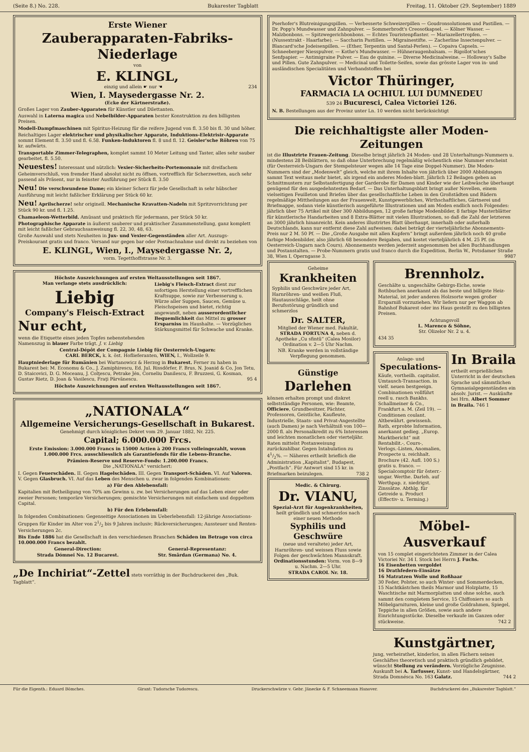(Seite 8.) No. 228. Bukarester Tagblatt Freitag, 11. Oktober (29. September) 1889
Erste Wiener
Zauberapparaten-Fabriks-Niederlage
von
E. KLINGL,
einzig und allein ☛ nur ☚ 234
Wien, I. Maysedergasse Nr. 2.
(Ecke der Kärtnerstraße).
Großes Lager von Zauber-Apparaten für Künstler und Dilettanten.
Auswahl in Laterna magica und Nebelbilder-Apparaten bester Konstruktion zu den billigsten Preisen.
Modell-Dampfmaschinen mit Spiritus-Heizung für die reifere Jugend von fl. 3.50 bis fl. 30 und höher.
Reichaltiges Lager elektrischer und physikalischer Apparate, Induktions-Elektrisir-Apparate sommt Element fl. 3.50 und fl. 6.58. Funken-Induktoren fl. 8 und fl. 12. Geisler'sche Röhren von 75 kr. aufwärts.
Transportable Zimmer-Telegraphen, komplet sammt 10 Meter Leitung und Taster, alles sehr sauber gearbeitet, fl. 5.50.
Neuestes! Interessant und nützlich: Vexier-Sicherheits-Portemonnaie mit dreifachem Geheimverschluß, von fremder Hand absolut nicht zu öffnen, vortrefflich für Scherzwetten, auch sehr passend als Präsent, nur in feinster Ausführung per Stück fl. 3.50
Neu! Die verschwundene Dame; ein kleiner Scherz für jede Gesellschaft in sehr hübscher Ausführung mit leicht faßlicher Erklärung per Stück 60 kr.
Neu! Aprilscherze! sehr originell. Mechanische Kravatten-Nadeln mit Spritzvorrichtung per Stück 90 kr. und fl. 1.25.
Chamaeleon-Wetterbild. Amüsant und praktisch für jedermann, per Stück 50 kr.
Photographische Apparate in äußerst sauberer und praktischer Zusammenstellung, ganz komplett mit leicht faßlicher Gebrauchsanweisung fl. 22, 30, 48, 63.
Große Auswahl und stets Neuheiten in Jux- und Vexier-Gegenständen aller Art. Auszugs-Preiskourant gratis und franco. Versand nur gegen bar oder Postnachnahme und direkt zu beziehen von
E. KLINGL, Wien, I., Maysedergasse Nr. 2,
vorm. Tegetthoffstrasse Nr. 3.
Höchste Auszeichnungen auf ersten Weltausstellungen seit 1867.
Man verlange stets ausdrücklich:
Liebig
Company's Fleisch-Extract
Nur echt,
wenn die Etiquette eines jeden Topfes nebenstehenden Namenszug in blauer Farbe trägt. J. v. Liebig
Liebig's Fleisch-Extract dient zur sofortigen Herstellung einer vortrefflichen Kraftsuppe, sowie zur Verbesserung u. Würze aller Suppen, Saucen, Gemüse u. Fleischspeisen und bietet, richtig angewandt, neben ausserordentlicher Bequemlichkeit das Mittel zu grosser Ersparniss im Haushalte. — Vorzügliches Stärkungsmittel für Schwache und Kranke.
Central-Dépôt der Compagnie Liebig für Oesterreich-Ungarn:
CARL BERCK, k. k. öst. Hoflieferanten, WIEN, I., Wollzeile 9.
Hauptniederlage für Rumänien bei Wartanowicz & Herzog in Bukarest. Ferner zu haben in Bukarest bei: M. Economu & Co., J. Zamiphirescu, Ed. Jul. Rissdörfer, F. Brus, N. Joanid & Co, Jon Tetu, D. Staicovici, D. G. Moceanu, J. Colţescu, Petrake Jén, Corneliu Danilescu, F. Bruzzesi, G. Kosman, Gustav Rietz, D. Joan & Vasilescu, Fraţi Pärvänescu. 95 4
Höchste Auszeichnungen auf ersten Weltausstellungen seit 1867.
„NATIONALA“
Allgemeine Versicherungs-Gesellschaft in Bukarest.
Genehmigt durch königliches Dekret vom 29. Januar 1882, Nr. 225.
Capital; 6.000.000 Frcs.
Erste Emission: 3.000.000 Francs in 15000 Actien à 200 Francs volleingezahlt, wovon 1.000.000 Frcs. ausschliesslich als Garantiefonds für die Lebens-Branche.
Prämien-Reserve und Reserve-Fonds: 1.200.000 Francs.
Die „NATIONALA“ versichert:
I. Gegen Feuerschäden. II. Gegen Hagelschäden. III. Gegen Transport-Schäden. VI. Auf Valoren. V. Gegen Glasbruch. VI. Auf das Leben des Menschen u. zwar in folgenden Kombinationen:
a) Für den Ablebensfall:
Kapitalien mit Betheiligung von 70% am Gewinn u. zw. bei Versicherungen auf das Leben einer oder zweier Personen; temporäre Versicherungen; gemischte Versicherungen mit einfachem und doppeltem Capital.
b) Für den Erlebensfall:
In folgenden Combinationen: Gegenseitige Associationen im Ueberlebensfall: 12-jährige Associations-Gruppen für Kinder im Alter von 21/2 bis 9 Jahren inclusiv; Rückversicherungen; Aussteuer und Renten-Versicherungen 2c.
Bis Ende 1886 hat die Gesellschaft in den verschiedenen Branchen Schäden im Betrage von circa 10.000.000 Francs bezahlt.
General-Direction:
Strada Dómneĭ No. 12 Bucarest.
General-Representanz:
Str. Smârdan (Germana) No. 4.
„De Inchiriat“-Zettel stets vorräthig in der Buchdruckerei des „Buk. Tagblatt“.
Pserhofer's Blutreinigungspillen. — Verbesserte Schweizerpillen — Goudronsolutionen und Pastillen. — Dr. Popp's Mundwasser und Zahnpulver. — Sommerbrodt's Creosotkapsel. — Kölner Wasser. — Malzbonbons. — Spitzwegerichbonbons. — Echtes Touristenpflaster. — Mariazellertropfen. — (Nussextrakt - Haarfarbe). — Saccharin Pastillen. — Migrainestifte. — Zacherline Insectenpulver. — Blancard'sche Jodeisenpillen. — (Ether, Terpentin und Santal-Perlen). — Copaiva Capseln. — Schneeberger Niesspulver. — Kothe's Mundwasser. — Hühneraugenbalsam. — Rigollot'sches Senfpapier. — Antimigraine Pulver. — Eau de quinine. — Diverse Medicinalweine. — Holloway's Salbe und Pillen. Gute Zahnpulver. — Medicinal und Toilette-Seifen, sowie das grösste Lager von in- und ausländischen Specialitäten und Verbandstoffen bei
Victor Thüringer,
FARMACIA LA OCHIUL LUI DUMNEDEU
539 24 Bucuresci, Calea Victorieĭ 126.
N. B. Bestellungen aus der Provinz unter Ln. 10 werden nicht berücksichtigt
Die reichhaltigste aller Moden-Zeitungen
ist die Illustrirte Frauen-Zeitung. Dieselbe bringt jährlich 24 Moden- und 28 Unterhaltungs-Nummern u. mindestens 28 Beiblättern, so daß ohne Unterbrechung regelmäßig wöchentlich eine Nummer erscheint (für Oesterreich-Ungarn der Stempelsteuer wegen alle 14 Tage eine Doppel-Nummer). Die Moden-Nummern sind der „Modenwelt“ gleich, welche mit ihrem Inhalte von jährlich über 2000 Abbildungen sammt Text weitaus mehr bietet, als irgend ein anderes Moden-blatt. Jährlich 12 Beilagen geben an Schnittmustern zur Selbstanfertigung der Garderobe für Damen und Kinder wie der Leibwäsche überhaupt genügend für den ausgedehntesten Bedarf. — Das Unterhaltungsblatt bringt außer Novellen, einem vielseitigen Feuilleton und Briefen über das gesellschaftliche Leben in den Großstädten und Bädern regelmäßige Mittheilungen aus der Frauenwelt, Kunstgewerbliches, Wirthschaftliches, Gärtnerei und Briefmappe, sodann viele künstlerisch ausgeführte Illustrationen und am Moden endlich noch Folgendes: jährlich über 75 Artikel mit über 300 Abbildungen, 12 große farbige Modenbilder, 8 farbige Musterblätter für künstlerische Handarbeiten und 8 Extra-Blätter mit vielen Illustrationen, so daß die Zahl der letzteren an 3000 jährlich hinanreicht. Kein anderes illustrirtes Blatt überhaupt, innerhalb oder außerhalb Deutschlands, kann nur entfernt diese Zahl aufweisen; dabei beträgt der vierteljährliche Abonnements-Preis nur 2 M. 50 Pf. — Die „Große Ausgabe mit allen Kupfern“ bringt außerdem jährlich noch 40 große farbige Modenbilder, also jährlich 68 besondere Beigaben, und kostet vierteljährlich 4 M. 25 Pf. (in Oesterreich-Ungarn nach Cours). Abonnements werden jederzeit angenommen bei allen Buchhandlungen und Postanstalten. — Probe-Nummern gratis und franco durch die Expedition, Berlin W., Potsdamer Straße 38, Wien I, Operngasse 3. 9987
Geheime
Krankheiten
Syphilis und Geschwüre jeder Art, Harnröhren- und weißen Fluß, Hautausschläge, heilt ohne Berufsstörung gründlich und schmerzlos
Dr. SALTER,
Mitglied der Wiener med. Fakultät, STRADA FORTUNA 4, neben d. Apotheke „Cu sfintŭ“ (Calea Mosilor)
Ordination v. 2—5 Uhr Nachm.
NB. Kranke werden in vollständige Verpflegung genommen.
Günstige
Darlehen
können erhalten prompt und diskret selbstständige Personen, wie: Beamte, Officiere, Grundbesitzer, Pächter, Professoren, Geistliche, Kaufleute, Industrielle, Staats- und Privat-Angestellte (auch Damen) je nach Verhältniß von 100—2000 fl. als Personalkredit zu 6% Interessen und leichten monatlichen oder vierteljähr. Raten mittelst Postanweisung zurückzahlbar. Gegen Intabulation zu 41/2%. — Näheres ertheilt brieflich die Administration „Kapitalist“, Budapest, „Postfach“. Für Antwort sind 15 kr. in Briefmarken beizulegen. 738 2
Medic. & Chirurg.
Dr. VIANU,
Spezial-Arzt für Augenkrankheiten, heilt gründlich und schmerzlos nach einer neuen Methode
Syphilis und Geschwüre
(neue und veraltete) jeder Art, Harnröhren- und weissen Fluss sowie Folgen der geschwächten Mannskraft.
Ordinationsstunden: Vorm. von 8—9 u. Nachm. 2—5 Uhr.
STRADA CAROL Nr. 18.
Brennholz.
Geschälte u. ungeschälte Gebirgs-Eiche, sowie Rothbuchen anerkannt als das beste und billigste Heiz-Material, ist jeder anderen Holzsorte wegen großer Ersparniß vorzuziehen. Wir liefern nur per Waggon ab Bahnhof Bukarest oder ins Haus gestellt zu den billigsten Preisen.
Achtungsvoll
L. Marenco & Söhne,
Str. Olizelor Nr. 2 u. 4.
434 35
Anlage- und
Speculations-
Käufe, vortheilh. capitalist. Umtausch-Transaction. in vielf. neuen bestgeeign. Combinationen vollführt reell u. rasch Bankhs. Schallmeiner & Co., Frankfurt a. M. (Zeil 19). — Conditionen coulant. Altbewährt. gewissenh. Rath, erprobte Information, anerkannt gedieg. „Europ. Marktbericht“ mit Rentabilit.-, Cours-, Verlogs.-Listen, Anomalien, Prospecte u. reichhalt. Brochure (42. Aufl. 100 S.) gratis u. franco. — Specialcomptoir für österr.-ungar. Werthe. Darleh. auf Werthpap. z. niedrigst. Zinssätze. Abthlg. für Getreide u. Product (Effectiv- u. Terming.)
In Braila
ertheilt ersprießlichen Unterricht in der deutschen Sprache und sämmtlichen Gymnasialgegenständen ein absolv. Jurist. — Auskünfte bei Hrn. Albert Sommer in Braila. 746 1
Möbel-Ausverkauf
von 15 complet eingerichteten Zimmer in der Calea Victoriei Nr. 34 I. Stock bei Herrn J. Fuchs.
16 Eisenbetten vergoldet
16 Drathfedern-Einsätze
16 Matratzen Wolle und Roßhaar
30 Feder, Polster, so auch Winter- und Sommerdecken, 15 Nachtkästchen theils Marmor und Holzplatte, 15 Waschtische mit Marmorplatten und ohne solche, auch sammt den completem Service, 15 Chiffoniers so auch Möbelgarnituren, kleine und große Goldrahmen, Spiegel, Teppiche in allen Größen, sowie auch andere Einrichtungsstücke. Dieselbe verkaufe im Ganzen oder stückweise. 742 2
Kunstgärtner,
jung, verheirathet, kinderlos, in allen Fächern seines Geschäftes theoretisch und praktisch gründlich gebildet, wünscht Stellung zu verändern. Vorzügliche Zeugnisse. Auskunft bei A. Tarfusser, Kunst- und Handelsgärtner, Strada Domnésca No. 163 Galatz. 744 2
Für die Eigenth.: Eduard Bömches. Girant: Tudorache Tudorescu. Druckerschwärze v. Gebr. Jänecke & F. Schneemann Hanover. Buchdruckerei des „Bukarester Tagblatt.“